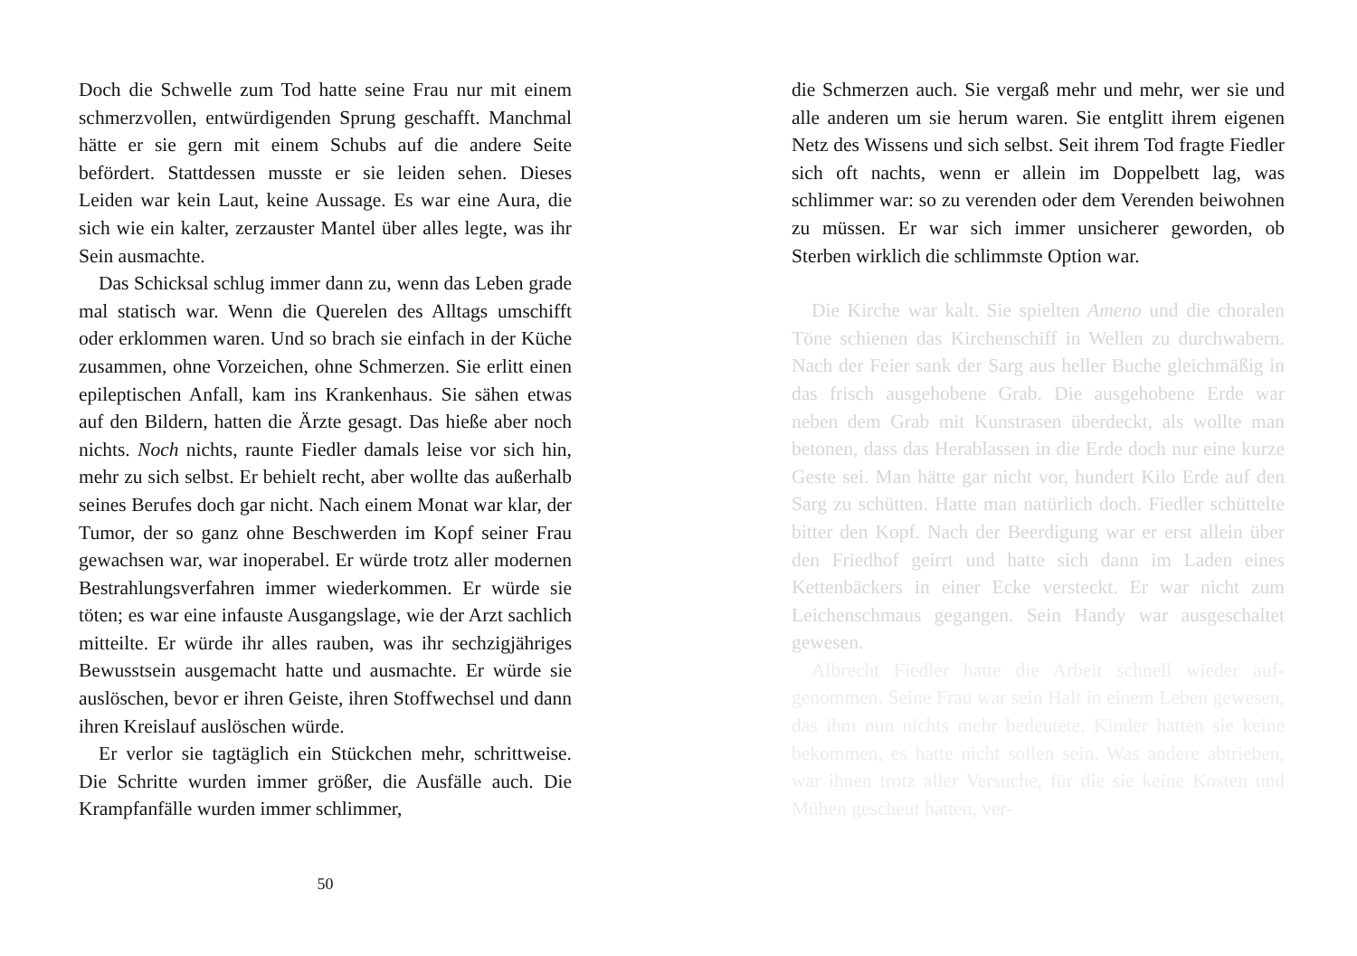Doch die Schwelle zum Tod hatte seine Frau nur mit einem schmerzvollen, entwürdigenden Sprung geschafft. Manchmal hätte er sie gern mit einem Schubs auf die andere Seite befördert. Stattdessen musste er sie leiden sehen. Dieses Leiden war kein Laut, keine Aussage. Es war eine Aura, die sich wie ein kalter, zerzauster Mantel über alles legte, was ihr Sein ausmachte.
Das Schicksal schlug immer dann zu, wenn das Leben grade mal statisch war. Wenn die Querelen des Alltags umschifft oder erklommen waren. Und so brach sie ein­fach in der Küche zusammen, ohne Vorzeichen, ohne Schmerzen. Sie erlitt einen epileptischen Anfall, kam ins Krankenhaus. Sie sähen etwas auf den Bildern, hatten die Ärzte gesagt. Das hieße aber noch nichts. Noch nichts, raunte Fiedler damals leise vor sich hin, mehr zu sich selbst. Er behielt recht, aber wollte das außerhalb seines Berufes doch gar nicht. Nach einem Monat war klar, der Tumor, der so ganz ohne Beschwerden im Kopf seiner Frau gewachsen war, war inoperabel. Er würde trotz aller modernen Bestrahlungsverfahren immer wiederkom­men. Er würde sie töten; es war eine infauste Ausgangs­lage, wie der Arzt sachlich mitteilte. Er würde ihr alles rauben, was ihr sechzigjähriges Bewusstsein ausgemacht hatte und ausmachte. Er würde sie auslöschen, bevor er ihren Geiste, ihren Stoffwechsel und dann ihren Kreis­lauf auslöschen würde.
Er verlor sie tagtäglich ein Stückchen mehr, schritt­weise. Die Schritte wurden immer größer, die Ausfäl­le auch. Die Krampfanfälle wurden immer schlimmer,
50
die Schmerzen auch. Sie vergaß mehr und mehr, wer sie und alle anderen um sie herum waren. Sie entglitt ihrem eigenen Netz des Wissens und sich selbst. Seit ihrem Tod fragte Fiedler sich oft nachts, wenn er allein im Doppelbett lag, was schlimmer war: so zu verenden oder dem Verenden beiwohnen zu müssen. Er war sich immer unsicherer geworden, ob Sterben wirklich die schlimmste Option war.
Die Kirche war kalt. Sie spielten Ameno und die cho­ralen Töne schienen das Kirchenschiff in Wellen zu durchwabern. Nach der Feier sank der Sarg aus heller Buche gleichmäßig in das frisch ausgehobene Grab. Die ausgehobene Erde war neben dem Grab mit Kunstrasen überdeckt, als wollte man betonen, dass das Herablassen in die Erde doch nur eine kurze Geste sei. Man hätte gar nicht vor, hundert Kilo Erde auf den Sarg zu schüt­ten. Hatte man natürlich doch. Fiedler schüttelte bitter den Kopf. Nach der Beerdigung war er erst allein über den Friedhof geirrt und hatte sich dann im Laden eines Kettenbäckers in einer Ecke versteckt. Er war nicht zum Leichenschmaus gegangen. Sein Handy war ausgeschal­tet gewesen.
Albrecht Fiedler hatte die Arbeit schnell wieder auf­genommen. Seine Frau war sein Halt in einem Leben gewesen, das ihm nun nichts mehr bedeutete. Kinder hatten sie keine bekommen, es hatte nicht sollen sein. Was andere abtrieben, war ihnen trotz aller Versuche, für die sie keine Kosten und Mühen gescheut hatten, ver-